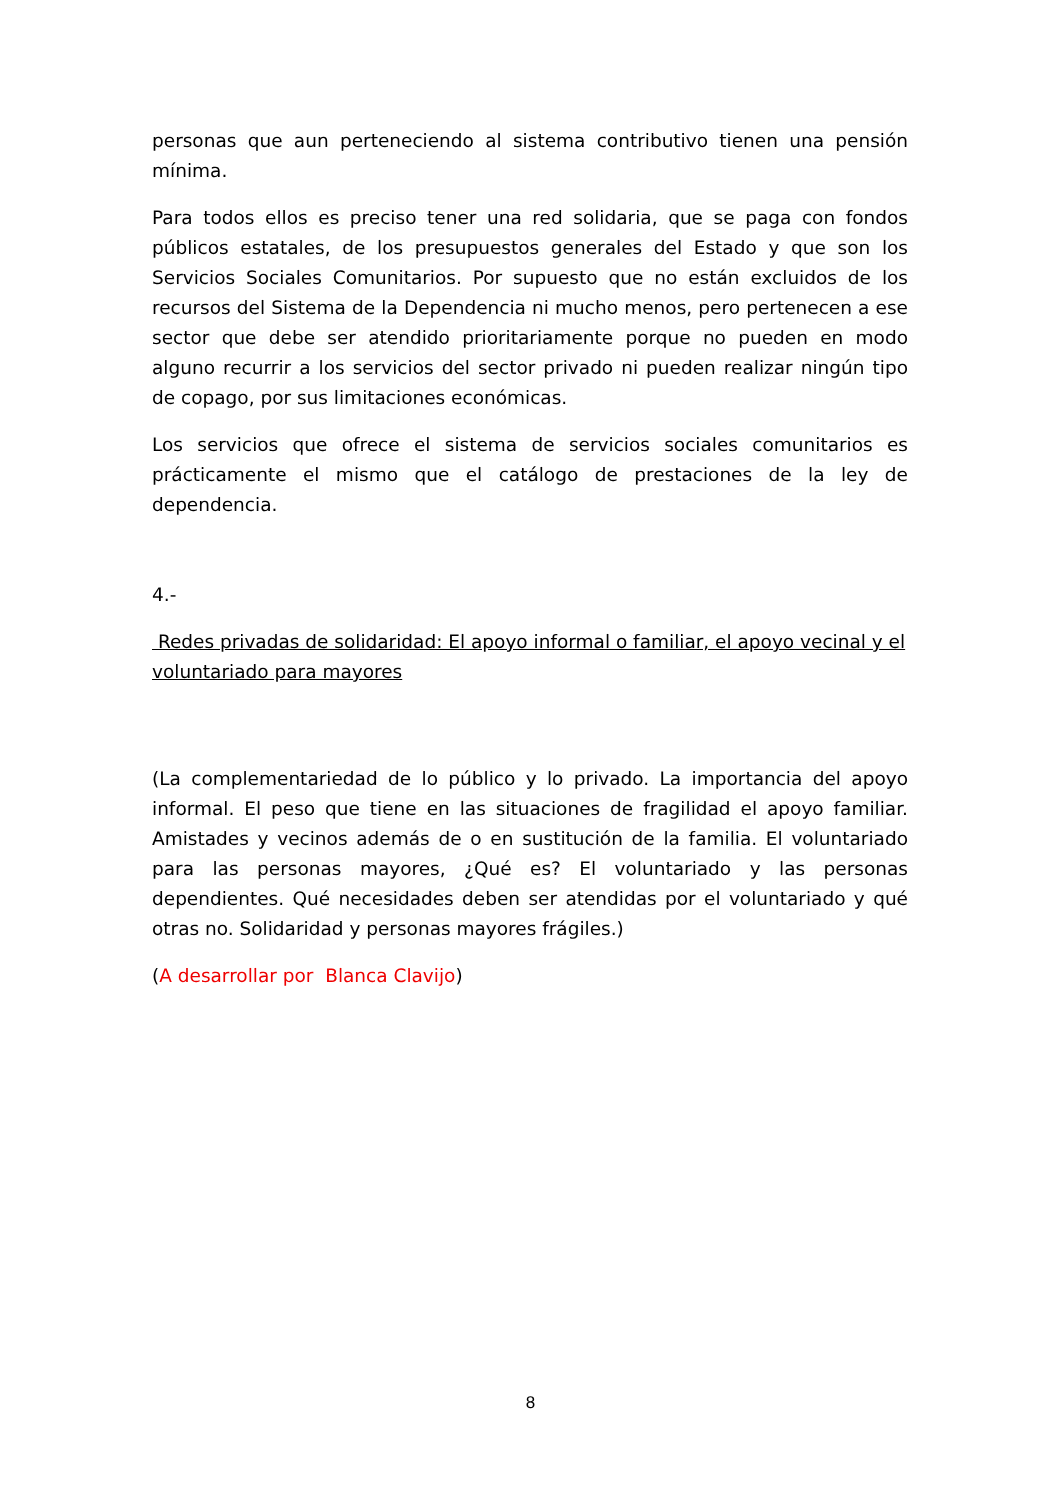personas que aun perteneciendo al sistema contributivo tienen una pensión mínima.
Para todos ellos es preciso tener una red solidaria, que se paga con fondos públicos estatales, de los presupuestos generales del Estado y que son los Servicios Sociales Comunitarios. Por supuesto que no están excluidos de los recursos del Sistema de la Dependencia ni mucho menos, pero pertenecen a ese sector que debe ser atendido prioritariamente porque no pueden en modo alguno recurrir a los servicios del sector privado ni pueden realizar ningún tipo de copago, por sus limitaciones económicas.
Los servicios que ofrece el sistema de servicios sociales comunitarios es prácticamente el mismo que el catálogo de prestaciones de la ley de dependencia.
4.-
Redes privadas de solidaridad: El apoyo informal o familiar, el apoyo vecinal y el voluntariado para mayores
(La complementariedad de lo público y lo privado. La importancia del apoyo informal. El peso que tiene en las situaciones de fragilidad el apoyo familiar. Amistades y vecinos además de o en sustitución de la familia. El voluntariado para las personas mayores, ¿Qué es? El voluntariado y las personas dependientes. Qué necesidades deben ser atendidas por el voluntariado y qué otras no. Solidaridad y personas mayores frágiles.)
(A desarrollar por Blanca Clavijo)
8